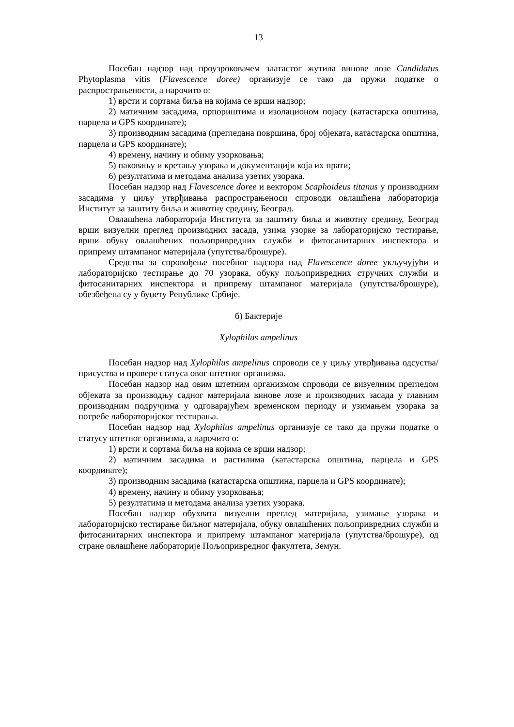13
Посебан надзор над проузроковачем златастог жутила винове лозе Candidatus Phytoplasma vitis (Flavescence doree) организује се тако да пружи податке о распрострањености, а нарочито о:
1) врсти и сортама биља на којима се врши надзор;
2) матичним засадима, прпориштима и изолационом појасу (катастарска општина, парцела и GPS координате);
3) производним засадима (прегледана површина, број објеката, катастарска општина, парцела и GPS координате);
4) времену, начину и обиму узорковања;
5) паковању и кретању узорака и документацији која их прати;
6) резултатима и методама анализа узетих узорака.
Посебан надзор над Flavescence doree и вектором Scaphoideus titanus у производним засадима у циљу утврђивања распрострањеноси спроводи овлашћена лабораторија Институт за заштиту биља и животну средину, Београд.
Овлашћена лабораторија Института за заштиту биља и животну средину, Београд врши визуелни преглед производних засада, узима узорке за лабораторијско тестирање, врши обуку овлашћених пољопривредних служби и фитосанитарних инспектора и припрему штампаног материјала (упутства/брошуре).
Средства за спровођење посебног надзора над Flavescence doree укључујући и лабораторијско тестирање до 70 узорака, обуку пољопривредних стручних служби и фитосанитарних инспектора и припрему штампаног материјала (упутства/брошуре), обезбеђена су у буџету Републике Србије.
б) Бактерије
Xylophilus ampelinus
Посебан надзор над Xylophilus ampelinus спроводи се у циљу утврђивања одсуства/присуства и провере статуса овог штетног организма.
Посебан надзор над овим штетним организмом спроводи се визуелним прегледом објеката за производњу садног материјала винове лозе и производних засада у главним производним подручјима у одговарајућем временском периоду и узимањем узорака за потребе лабораторијског тестирања.
Посебан надзор над Xylophilus ampelinus организује се тако да пружи податке о статусу штетног организма, а нарочито о:
1) врсти и сортама биља на којима се врши надзор;
2) матичним засадима и растилима (катастарска општина, парцела и GPS координате);
3) производним засадима (катастарска општина, парцела и GPS координате);
4) времену, начину и обиму узорковања;
5) резултатима и методама анализа узетих узорака.
Посебан надзор обухвата визуелни преглед материјала, узимање узорака и лабораторијско тестирање биљног материјала, обуку овлашћених пољопривредних служби и фитосанитарних инспектора и припрему штампаног материјала (упутства/брошуре), од стране овлашћене лабораторије Пољопривредног факултета, Земун.